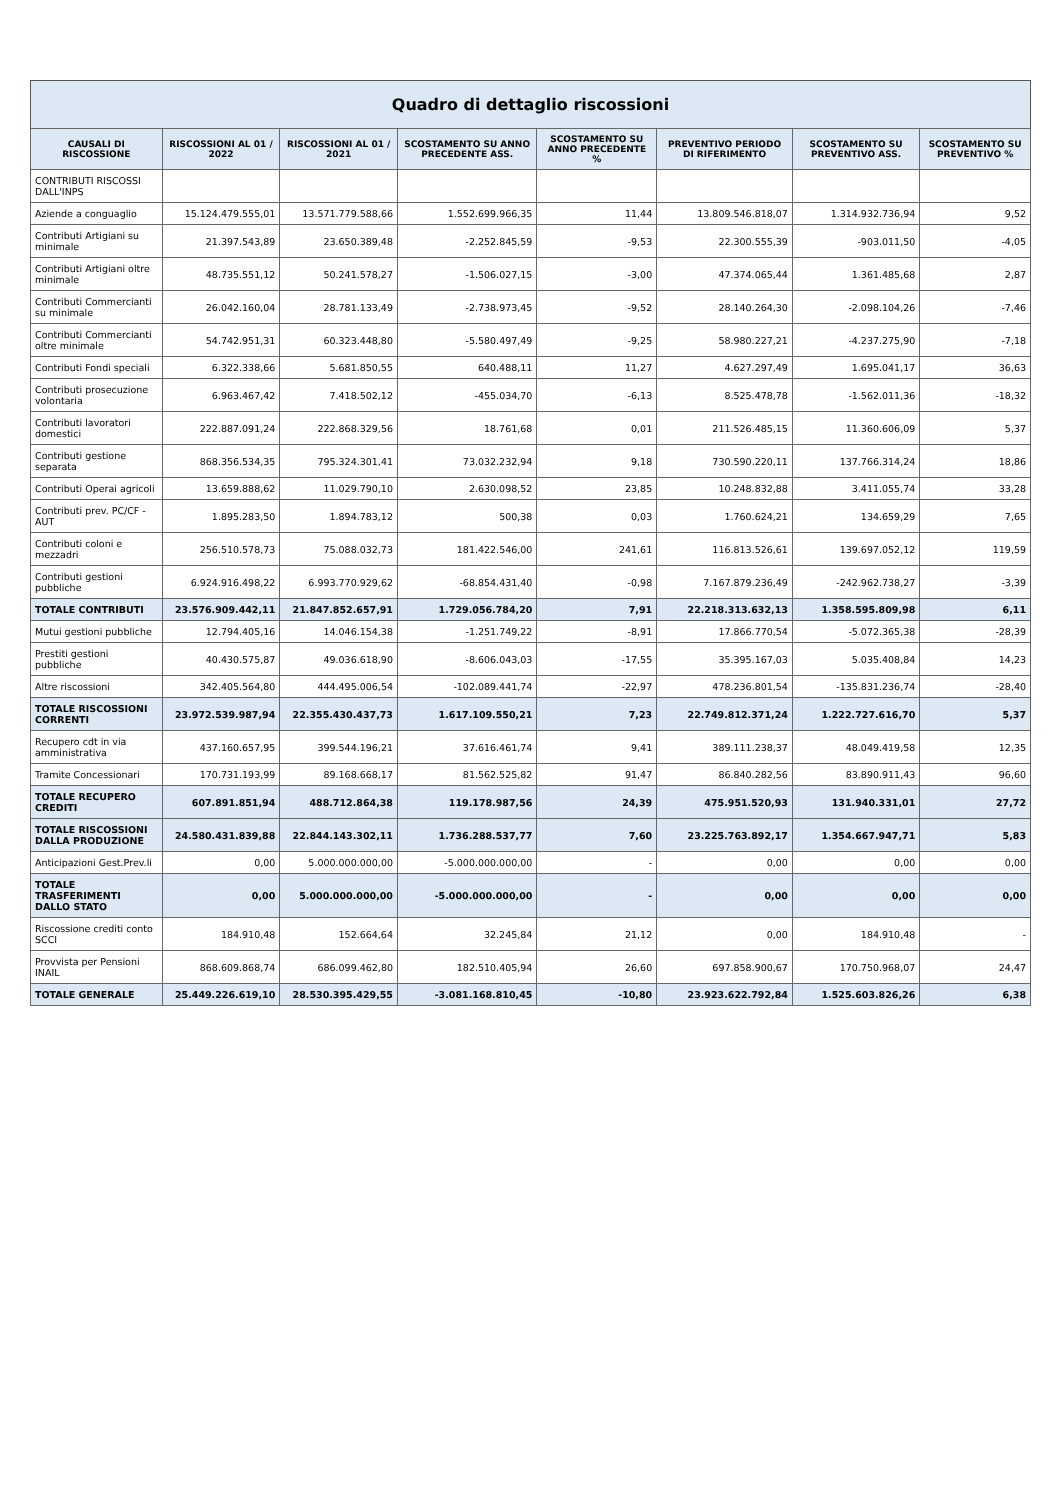Quadro di dettaglio riscossioni
| CAUSALI DI RISCOSSIONE | RISCOSSIONI AL 01 / 2022 | RISCOSSIONI AL 01 / 2021 | SCOSTAMENTO SU ANNO PRECEDENTE ASS. | SCOSTAMENTO SU ANNO PRECEDENTE % | PREVENTIVO PERIODO DI RIFERIMENTO | SCOSTAMENTO SU PREVENTIVO ASS. | SCOSTAMENTO SU PREVENTIVO % |
| --- | --- | --- | --- | --- | --- | --- | --- |
| CONTRIBUTI RISCOSSI DALL'INPS | | | | | | | |
| Aziende a conguaglio | 15.124.479.555,01 | 13.571.779.588,66 | 1.552.699.966,35 | 11,44 | 13.809.546.818,07 | 1.314.932.736,94 | 9,52 |
| Contributi Artigiani su minimale | 21.397.543,89 | 23.650.389,48 | -2.252.845,59 | -9,53 | 22.300.555,39 | -903.011,50 | -4,05 |
| Contributi Artigiani oltre minimale | 48.735.551,12 | 50.241.578,27 | -1.506.027,15 | -3,00 | 47.374.065,44 | 1.361.485,68 | 2,87 |
| Contributi Commercianti su minimale | 26.042.160,04 | 28.781.133,49 | -2.738.973,45 | -9,52 | 28.140.264,30 | -2.098.104,26 | -7,46 |
| Contributi Commercianti oltre minimale | 54.742.951,31 | 60.323.448,80 | -5.580.497,49 | -9,25 | 58.980.227,21 | -4.237.275,90 | -7,18 |
| Contributi Fondi speciali | 6.322.338,66 | 5.681.850,55 | 640.488,11 | 11,27 | 4.627.297,49 | 1.695.041,17 | 36,63 |
| Contributi prosecuzione volontaria | 6.963.467,42 | 7.418.502,12 | -455.034,70 | -6,13 | 8.525.478,78 | -1.562.011,36 | -18,32 |
| Contributi lavoratori domestici | 222.887.091,24 | 222.868.329,56 | 18.761,68 | 0,01 | 211.526.485,15 | 11.360.606,09 | 5,37 |
| Contributi gestione separata | 868.356.534,35 | 795.324.301,41 | 73.032.232,94 | 9,18 | 730.590.220,11 | 137.766.314,24 | 18,86 |
| Contributi Operai agricoli | 13.659.888,62 | 11.029.790,10 | 2.630.098,52 | 23,85 | 10.248.832,88 | 3.411.055,74 | 33,28 |
| Contributi prev. PC/CF - AUT | 1.895.283,50 | 1.894.783,12 | 500,38 | 0,03 | 1.760.624,21 | 134.659,29 | 7,65 |
| Contributi coloni e mezzadri | 256.510.578,73 | 75.088.032,73 | 181.422.546,00 | 241,61 | 116.813.526,61 | 139.697.052,12 | 119,59 |
| Contributi gestioni pubbliche | 6.924.916.498,22 | 6.993.770.929,62 | -68.854.431,40 | -0,98 | 7.167.879.236,49 | -242.962.738,27 | -3,39 |
| TOTALE CONTRIBUTI | 23.576.909.442,11 | 21.847.852.657,91 | 1.729.056.784,20 | 7,91 | 22.218.313.632,13 | 1.358.595.809,98 | 6,11 |
| Mutui gestioni pubbliche | 12.794.405,16 | 14.046.154,38 | -1.251.749,22 | -8,91 | 17.866.770,54 | -5.072.365,38 | -28,39 |
| Prestiti gestioni pubbliche | 40.430.575,87 | 49.036.618,90 | -8.606.043,03 | -17,55 | 35.395.167,03 | 5.035.408,84 | 14,23 |
| Altre riscossioni | 342.405.564,80 | 444.495.006,54 | -102.089.441,74 | -22,97 | 478.236.801,54 | -135.831.236,74 | -28,40 |
| TOTALE RISCOSSIONI CORRENTI | 23.972.539.987,94 | 22.355.430.437,73 | 1.617.109.550,21 | 7,23 | 22.749.812.371,24 | 1.222.727.616,70 | 5,37 |
| Recupero cdt in via amministrativa | 437.160.657,95 | 399.544.196,21 | 37.616.461,74 | 9,41 | 389.111.238,37 | 48.049.419,58 | 12,35 |
| Tramite Concessionari | 170.731.193,99 | 89.168.668,17 | 81.562.525,82 | 91,47 | 86.840.282,56 | 83.890.911,43 | 96,60 |
| TOTALE RECUPERO CREDITI | 607.891.851,94 | 488.712.864,38 | 119.178.987,56 | 24,39 | 475.951.520,93 | 131.940.331,01 | 27,72 |
| TOTALE RISCOSSIONI DALLA PRODUZIONE | 24.580.431.839,88 | 22.844.143.302,11 | 1.736.288.537,77 | 7,60 | 23.225.763.892,17 | 1.354.667.947,71 | 5,83 |
| Anticipazioni Gest.Prev.li | 0,00 | 5.000.000.000,00 | -5.000.000.000,00 | - | 0,00 | 0,00 | 0,00 |
| TOTALE TRASFERIMENTI DALLO STATO | 0,00 | 5.000.000.000,00 | -5.000.000.000,00 | - | 0,00 | 0,00 | 0,00 |
| Riscossione crediti conto SCCI | 184.910,48 | 152.664,64 | 32.245,84 | 21,12 | 0,00 | 184.910,48 | - |
| Provvista per Pensioni INAIL | 868.609.868,74 | 686.099.462,80 | 182.510.405,94 | 26,60 | 697.858.900,67 | 170.750.968,07 | 24,47 |
| TOTALE GENERALE | 25.449.226.619,10 | 28.530.395.429,55 | -3.081.168.810,45 | -10,80 | 23.923.622.792,84 | 1.525.603.826,26 | 6,38 |